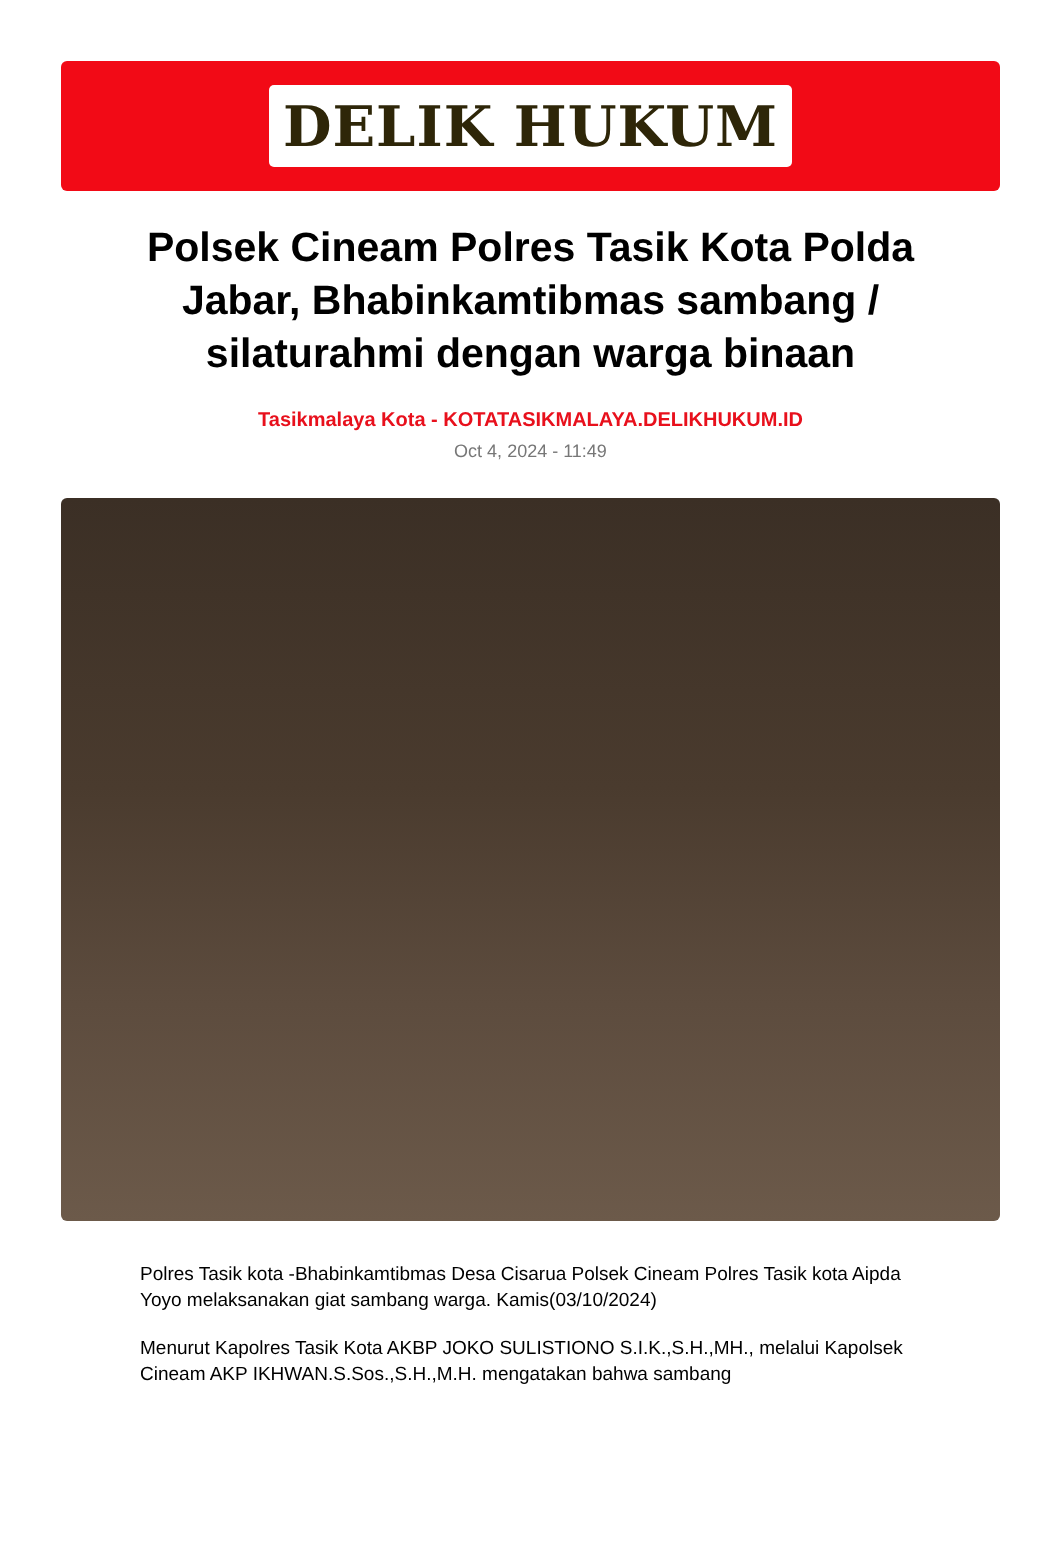DELIK HUKUM
Polsek Cineam Polres Tasik Kota Polda Jabar, Bhabinkamtibmas sambang / silaturahmi dengan warga binaan
Tasikmalaya Kota - KOTATASIKMALAYA.DELIKHUKUM.ID
Oct 4, 2024 - 11:49
Polres Tasik kota -Bhabinkamtibmas Desa Cisarua Polsek Cineam Polres Tasik kota Aipda Yoyo melaksanakan giat sambang warga. Kamis(03/10/2024)
Menurut Kapolres Tasik Kota AKBP JOKO SULISTIONO S.I.K.,S.H.,MH., melalui Kapolsek Cineam AKP IKHWAN.S.Sos.,S.H.,M.H. mengatakan bahwa sambang